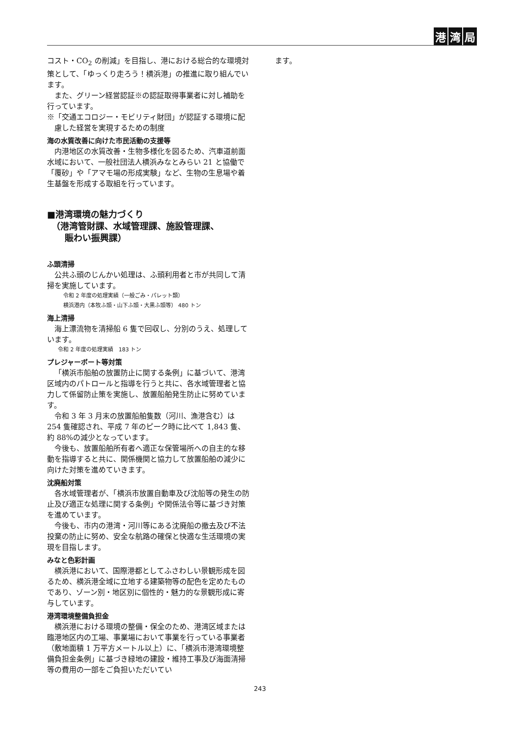港湾 局
コスト・CO<sub>2</sub> の削減」を目指し、港における総合的な環境対策として、「ゆっくり走ろう！横浜港」の推進に取り組んでいます。
また、グリーン経営認証※の認証取得事業者に対し補助を行っています。
※「交通エコロジー・モビリティ財団」が認証する環境に配慮した経営を実現するための制度
海の水質改善に向けた市民活動の支援等
内港地区の水質改善・生物多様化を図るため、汽車道前面水域において、一般社団法人横浜みなとみらい 21 と協働で「覆砂」や「アマモ場の形成実験」など、生物の生息場や着生基盤を形成する取組を行っています。
■港湾環境の魅力づくり
　（港湾管財課、水域管理課、施設管理課、
　　賑わい振興課）
ふ頭清掃
公共ふ頭のじんかい処理は、ふ頭利用者と市が共同して清掃を実施しています。
　令和 2 年度の処理実績（一般ごみ・パレット類）
　横浜港内（本牧ふ頭・山下ふ頭・大黒ふ頭等） 480 トン
海上清掃
海上漂流物を清掃船 6 隻で回収し、分別のうえ、処理しています。
令和 2 年度の処理実績　183 トン
プレジャーボート等対策
「横浜市船舶の放置防止に関する条例」に基づいて、港湾区域内のパトロールと指導を行うと共に、各水域管理者と協力して係留防止策を実施し、放置船舶発生防止に努めています。
令和 3 年 3 月末の放置船舶隻数（河川、漁港含む）は 254 隻確認され、平成 7 年のピーク時に比べて 1,843 隻、約 88%の減少となっています。
今後も、放置船舶所有者へ適正な保管場所への自主的な移動を指導すると共に、関係機関と協力して放置船舶の減少に向けた対策を進めていきます。
沈廃船対策
各水域管理者が、「横浜市放置自動車及び沈船等の発生の防止及び適正な処理に関する条例」や関係法令等に基づき対策を進めています。
今後も、市内の港湾・河川等にある沈廃船の撤去及び不法投棄の防止に努め、安全な航路の確保と快適な生活環境の実現を目指します。
みなと色彩計画
横浜港において、国際港都としてふさわしい景観形成を図るため、横浜港全域に立地する建築物等の配色を定めたものであり、ゾーン別・地区別に個性的・魅力的な景観形成に寄与しています。
港湾環境整備負担金
横浜港における環境の整備・保全のため、港湾区域または臨港地区内の工場、事業場において事業を行っている事業者（敷地面積 1 万平方メートル以上）に、「横浜市港湾環境整備負担金条例」に基づき緑地の建設・維持工事及び海面清掃等の費用の一部をご負担いただいてい
ます。
243